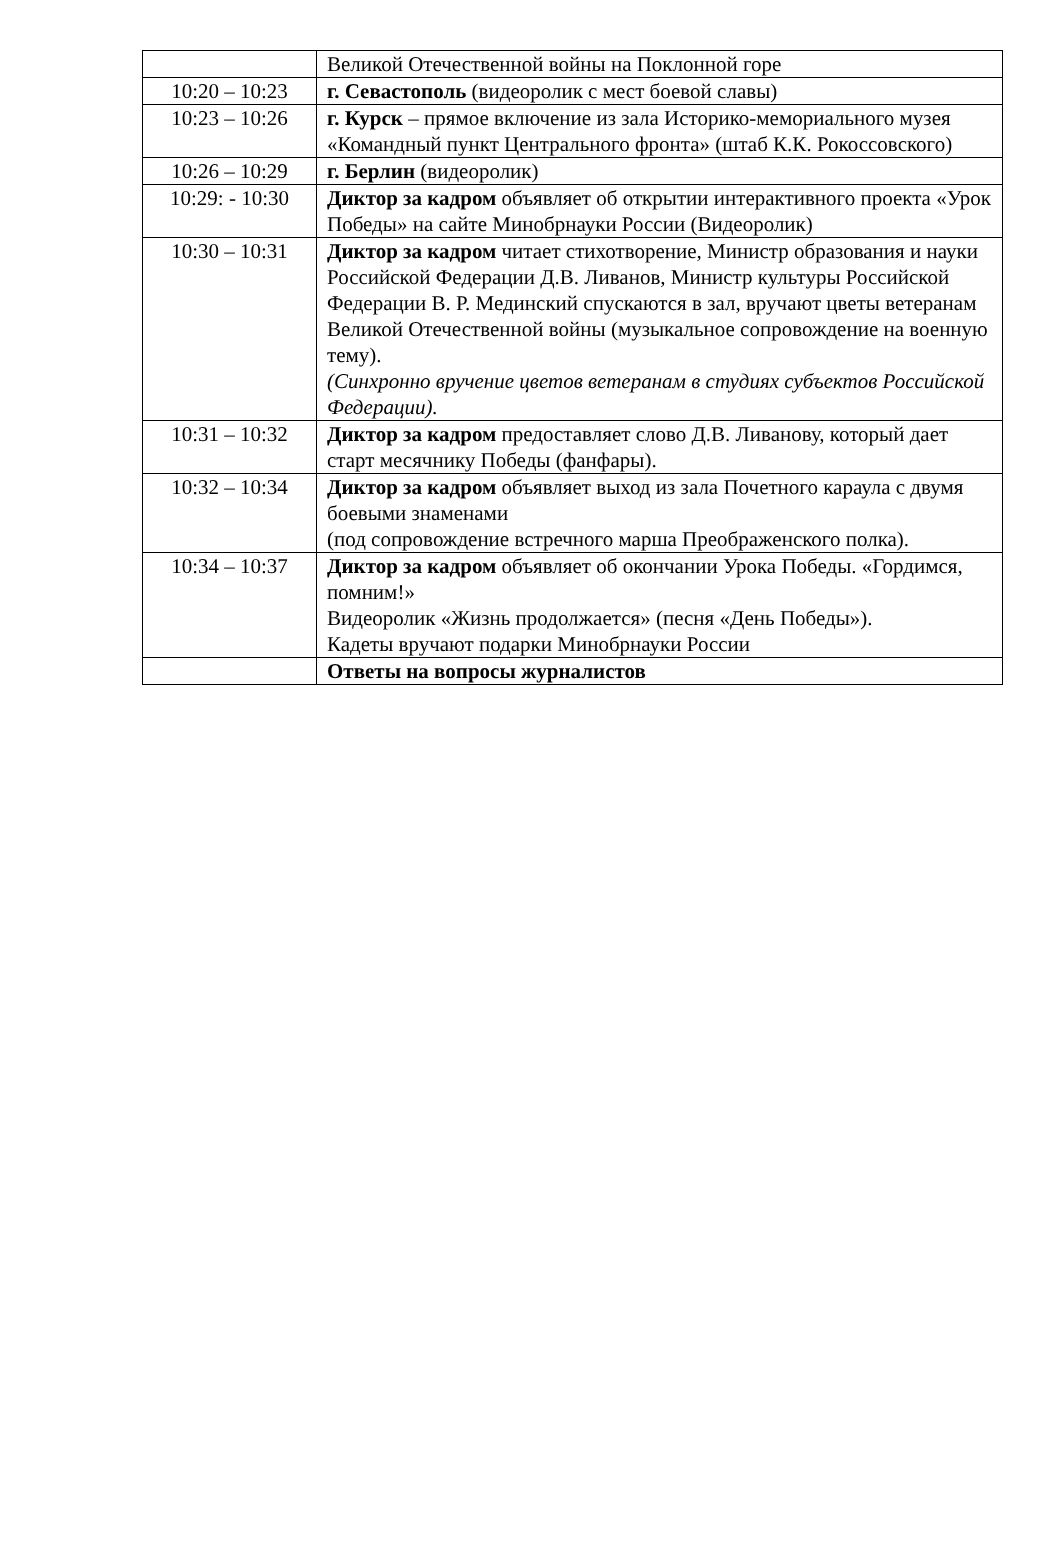| | Великой Отечественной войны на Поклонной горе |
| 10:20 – 10:23 | г. Севастополь (видеоролик с мест боевой славы) |
| 10:23 – 10:26 | г. Курск – прямое включение из зала Историко-мемориального музея «Командный пункт Центрального фронта» (штаб К.К. Рокоссовского) |
| 10:26 – 10:29 | г. Берлин (видеоролик) |
| 10:29: - 10:30 | Диктор за кадром объявляет об открытии интерактивного проекта «Урок Победы» на сайте Минобрнауки России (Видеоролик) |
| 10:30 – 10:31 | Диктор за кадром читает стихотворение, Министр образования и науки Российской Федерации Д.В. Ливанов, Министр культуры Российской Федерации В. Р. Мединский спускаются в зал, вручают цветы ветеранам Великой Отечественной войны (музыкальное сопровождение на военную тему). (Синхронно вручение цветов ветеранам в студиях субъектов Российской Федерации). |
| 10:31 – 10:32 | Диктор за кадром предоставляет слово Д.В. Ливанову, который дает старт месячнику Победы (фанфары). |
| 10:32 – 10:34 | Диктор за кадром объявляет выход из зала Почетного караула с двумя боевыми знаменами (под сопровождение встречного марша Преображенского полка). |
| 10:34 – 10:37 | Диктор за кадром объявляет об окончании Урока Победы. «Гордимся, помним!» Видеоролик «Жизнь продолжается» (песня «День Победы»). Кадеты вручают подарки Минобрнауки России |
| | Ответы на вопросы журналистов |